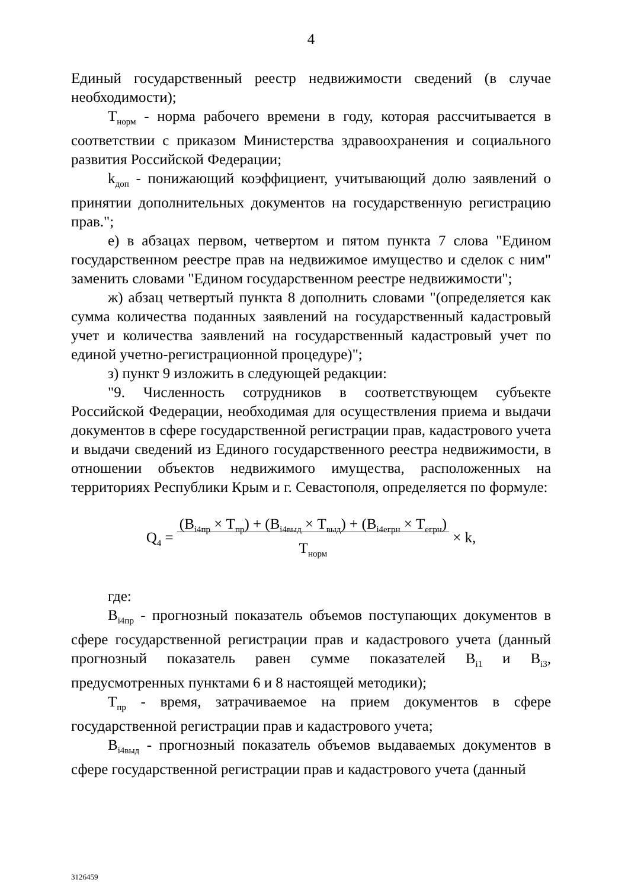4
Единый государственный реестр недвижимости сведений (в случае необходимости);
Т<sub>норм</sub> - норма рабочего времени в году, которая рассчитывается в соответствии с приказом Министерства здравоохранения и социального развития Российской Федерации;
k<sub>доп</sub> - понижающий коэффициент, учитывающий долю заявлений о принятии дополнительных документов на государственную регистрацию прав.";
е) в абзацах первом, четвертом и пятом пункта 7 слова "Едином государственном реестре прав на недвижимое имущество и сделок с ним" заменить словами "Едином государственном реестре недвижимости";
ж) абзац четвертый пункта 8 дополнить словами "(определяется как сумма количества поданных заявлений на государственный кадастровый учет и количества заявлений на государственный кадастровый учет по единой учетно-регистрационной процедуре)";
з) пункт 9 изложить в следующей редакции:
"9. Численность сотрудников в соответствующем субъекте Российской Федерации, необходимая для осуществления приема и выдачи документов в сфере государственной регистрации прав, кадастрового учета и выдачи сведений из Единого государственного реестра недвижимости, в отношении объектов недвижимого имущества, расположенных на территориях Республики Крым и г. Севастополя, определяется по формуле:
Q<sub>4</sub> = (В<sub>i4пр</sub> × Т<sub>пр</sub>) + (В<sub>i4выд</sub> × Т<sub>выд</sub>) + (В<sub>i4егрн</sub> × Т<sub>егрн</sub>)
Т<sub>норм</sub> × k,
где:
В<sub>i4пр</sub> - прогнозный показатель объемов поступающих документов в сфере государственной регистрации прав и кадастрового учета (данный прогнозный показатель равен сумме показателей В<sub>i1</sub> и В<sub>i3</sub>, предусмотренных пунктами 6 и 8 настоящей методики);
Т<sub>пр</sub> - время, затрачиваемое на прием документов в сфере государственной регистрации прав и кадастрового учета;
В<sub>i4выд</sub> - прогнозный показатель объемов выдаваемых документов в сфере государственной регистрации прав и кадастрового учета (данный
3126459